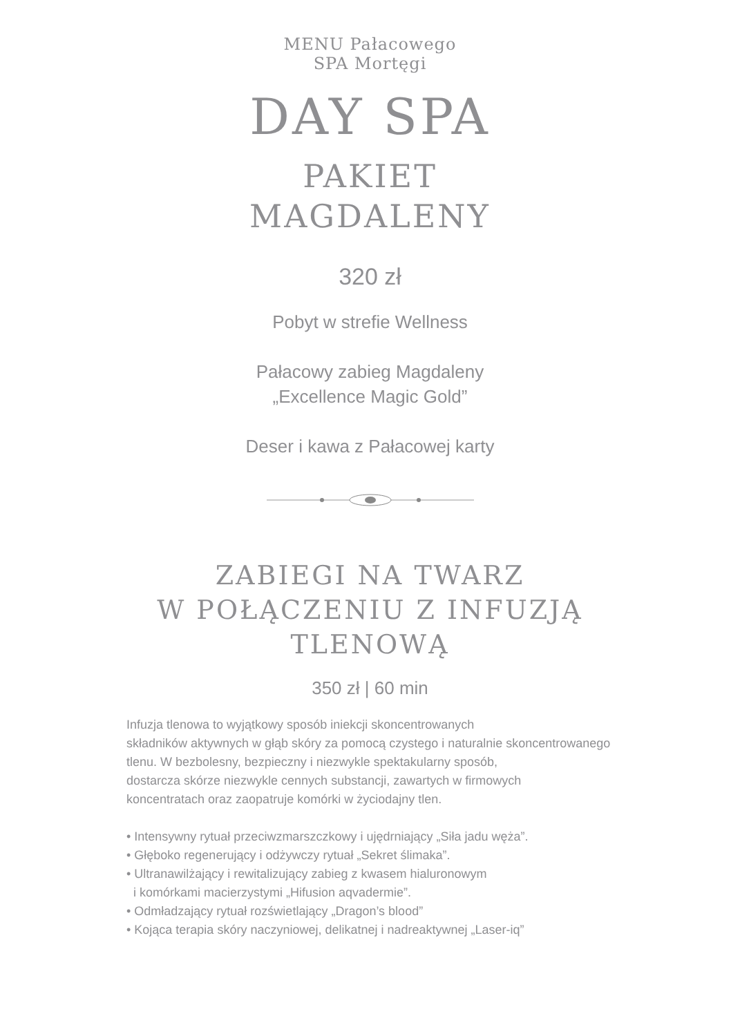MENU Pałacowego
SPA Mortęgi
DAY SPA
PAKIET
MAGDALENY
320 zł
Pobyt w strefie Wellness
Pałacowy zabieg Magdaleny
„Excellence Magic Gold”
Deser i kawa z Pałacowej karty
ZABIEGI NA TWARZ
W POŁĄCZENIU Z INFUZJĄ
TLENOWĄ
350 zł | 60 min
Infuzja tlenowa to wyjątkowy sposób iniekcji skoncentrowanych
składników aktywnych w głąb skóry za pomocą czystego i naturalnie skoncentrowanego
tlenu. W bezbolesny, bezpieczny i niezwykle spektakularny sposób,
dostarcza skórze niezwykle cennych substancji, zawartych w firmowych
koncentratach oraz zaopatruje komórki w życiodajny tlen.
• Intensywny rytuał przeciwzmarszczkowy i ujędrniający „Siła jadu węża”.
• Głęboko regenerujący i odżywczy rytuał „Sekret ślimaka”.
• Ultranawilżający i rewitalizujący zabieg z kwasem hialuronowym
i komórkami macierzystymi „Hifusion aqvadermie”.
• Odmładzający rytuał rozświetlający „Dragon’s blood”
• Kojąca terapia skóry naczyniowej, delikatnej i nadreaktywnej „Laser-iq”